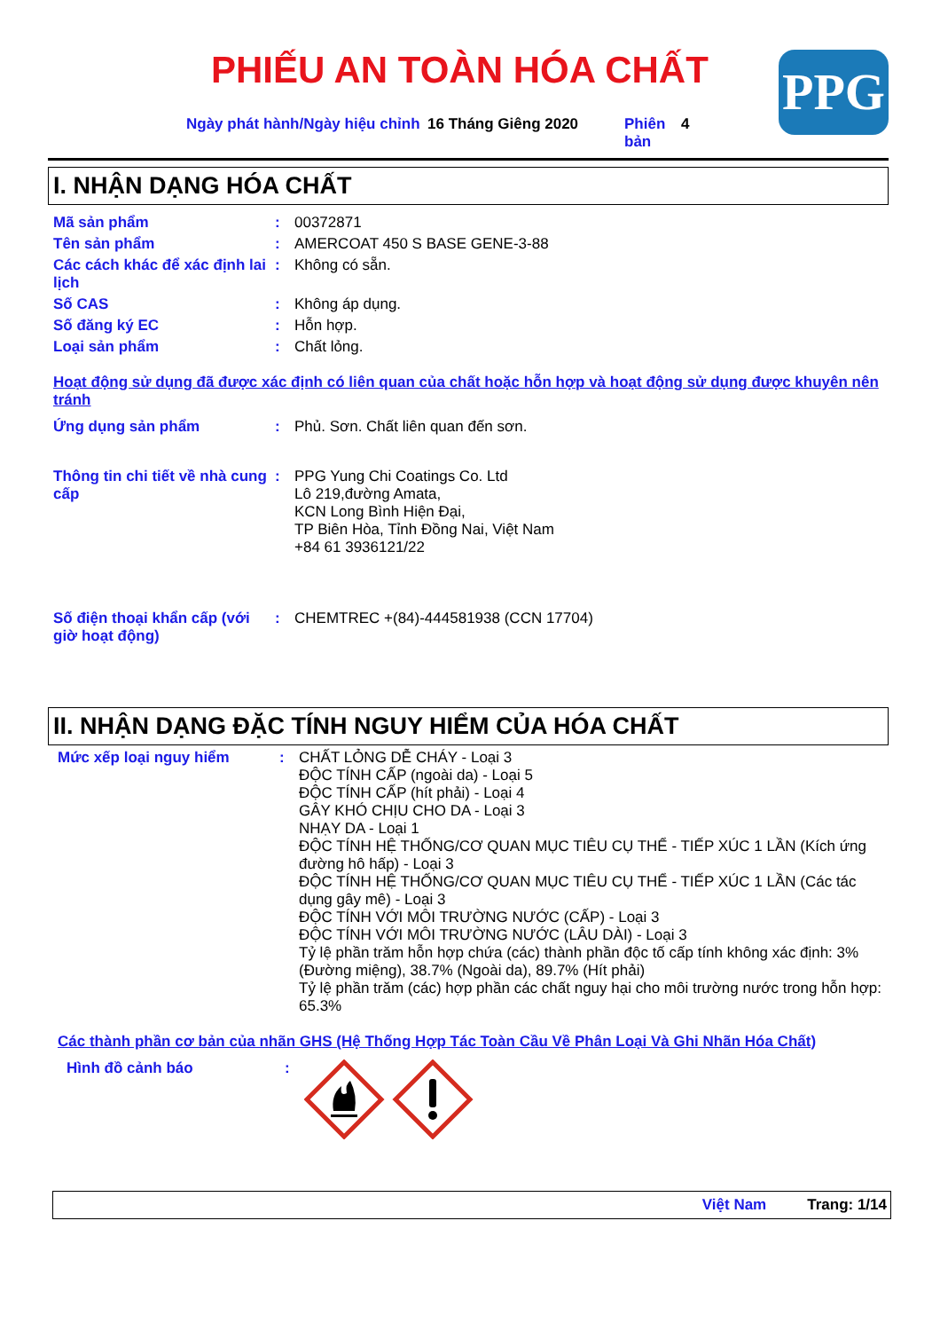PHIẾU AN TOÀN HÓA CHẤT PPG
Ngày phát hành/Ngày hiệu chỉnh
16 Tháng Giêng 2020 Phiên bản
4
I. NHẬN DẠNG HÓA CHẤT
Mã sản phẩm : 00372871
Tên sản phẩm : AMERCOAT 450 S BASE GENE-3-88
Các cách khác để xác định lai lịch
: Không có sẵn.
Số CAS : Không áp dụng.
Số đăng ký EC : Hỗn hợp.
Loại sản phẩm : Chất lỏng.
Hoạt động sử dụng đã được xác định có liên quan của chất hoặc hỗn hợp và hoạt động sử dụng được khuyên nên tránh
Ứng dụng sản phẩm : Phủ. Sơn. Chất liên quan đến sơn.
Thông tin chi tiết về nhà cung cấp
: PPG Yung Chi Coatings Co. Ltd
Lô 219,đường Amata,
KCN Long Bình Hiện Đại,
TP Biên Hòa, Tỉnh Đồng Nai, Việt Nam
+84 61 3936121/22
Số điện thoại khẩn cấp (với giờ hoạt động)
: CHEMTREC +(84)-444581938 (CCN 17704)
II. NHẬN DẠNG ĐẶC TÍNH NGUY HIỂM CỦA HÓA CHẤT
Mức xếp loại nguy hiểm : CHẤT LỎNG DỄ CHÁY - Loại 3
ĐỘC TÍNH CẤP (ngoài da) - Loại 5
ĐỘC TÍNH CẤP (hít phải) - Loại 4
GÂY KHÓ CHỊU CHO DA - Loại 3
NHẠY DA - Loại 1
ĐỘC TÍNH HỆ THỐNG/CƠ QUAN MỤC TIÊU CỤ THỂ - TIẾP XÚC 1 LẦN (Kích ứng đường hô hấp) - Loại 3
ĐỘC TÍNH HỆ THỐNG/CƠ QUAN MỤC TIÊU CỤ THỂ - TIẾP XÚC 1 LẦN (Các tác dụng gây mê) - Loại 3
ĐỘC TÍNH VỚI MÔI TRƯỜNG NƯỚC (CẤP) - Loại 3
ĐỘC TÍNH VỚI MÔI TRƯỜNG NƯỚC (LÂU DÀI) - Loại 3
Tỷ lệ phần trăm hỗn hợp chứa (các) thành phần độc tố cấp tính không xác định: 3% (Đường miệng), 38.7% (Ngoài da), 89.7% (Hít phải)
Tỷ lệ phần trăm (các) hợp phần các chất nguy hại cho môi trường nước trong hỗn hợp: 65.3%
Các thành phần cơ bản của nhãn GHS (Hệ Thống Hợp Tác Toàn Cầu Về Phân Loại Và Ghi Nhãn Hóa Chất)
Hình đồ cảnh báo :
Việt Nam Trang: 1/14